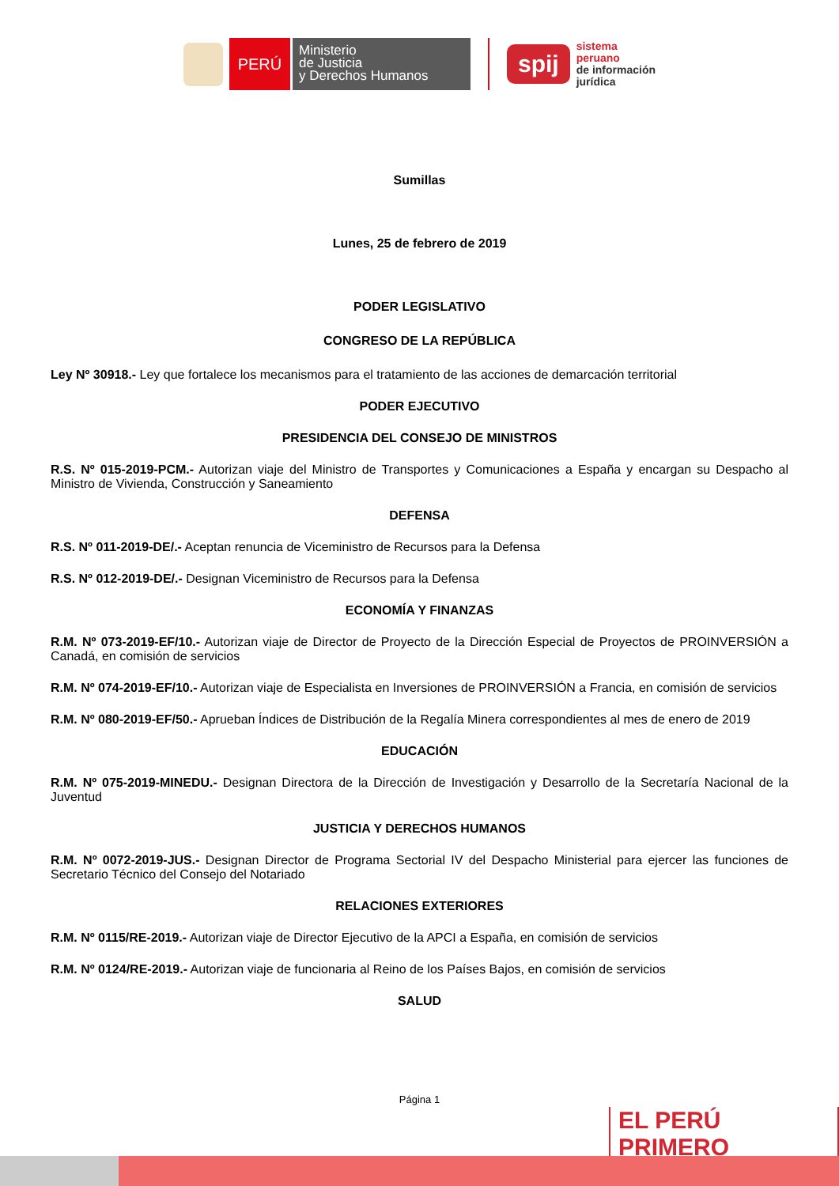PERÚ
Ministerio
de Justicia
y Derechos Humanos
spij
sistema
peruano
de información
jurídica
Sumillas
Lunes, 25 de febrero de 2019
PODER LEGISLATIVO
CONGRESO DE LA REPÚBLICA
Ley Nº 30918.- Ley que fortalece los mecanismos para el tratamiento de las acciones de demarcación territorial
PODER EJECUTIVO
PRESIDENCIA DEL CONSEJO DE MINISTROS
R.S. Nº 015-2019-PCM.- Autorizan viaje del Ministro de Transportes y Comunicaciones a España y encargan su Despacho al Ministro de Vivienda, Construcción y Saneamiento
DEFENSA
R.S. Nº 011-2019-DE/.- Aceptan renuncia de Viceministro de Recursos para la Defensa
R.S. Nº 012-2019-DE/.- Designan Viceministro de Recursos para la Defensa
ECONOMÍA Y FINANZAS
R.M. Nº 073-2019-EF/10.- Autorizan viaje de Director de Proyecto de la Dirección Especial de Proyectos de PROINVERSIÓN a Canadá, en comisión de servicios
R.M. Nº 074-2019-EF/10.- Autorizan viaje de Especialista en Inversiones de PROINVERSIÓN a Francia, en comisión de servicios
R.M. Nº 080-2019-EF/50.- Aprueban Índices de Distribución de la Regalía Minera correspondientes al mes de enero de 2019
EDUCACIÓN
R.M. Nº 075-2019-MINEDU.- Designan Directora de la Dirección de Investigación y Desarrollo de la Secretaría Nacional de la Juventud
JUSTICIA Y DERECHOS HUMANOS
R.M. Nº 0072-2019-JUS.- Designan Director de Programa Sectorial IV del Despacho Ministerial para ejercer las funciones de Secretario Técnico del Consejo del Notariado
RELACIONES EXTERIORES
R.M. Nº 0115/RE-2019.- Autorizan viaje de Director Ejecutivo de la APCI a España, en comisión de servicios
R.M. Nº 0124/RE-2019.- Autorizan viaje de funcionaria al Reino de los Países Bajos, en comisión de servicios
SALUD
Página 1
EL PERÚ PRIMERO